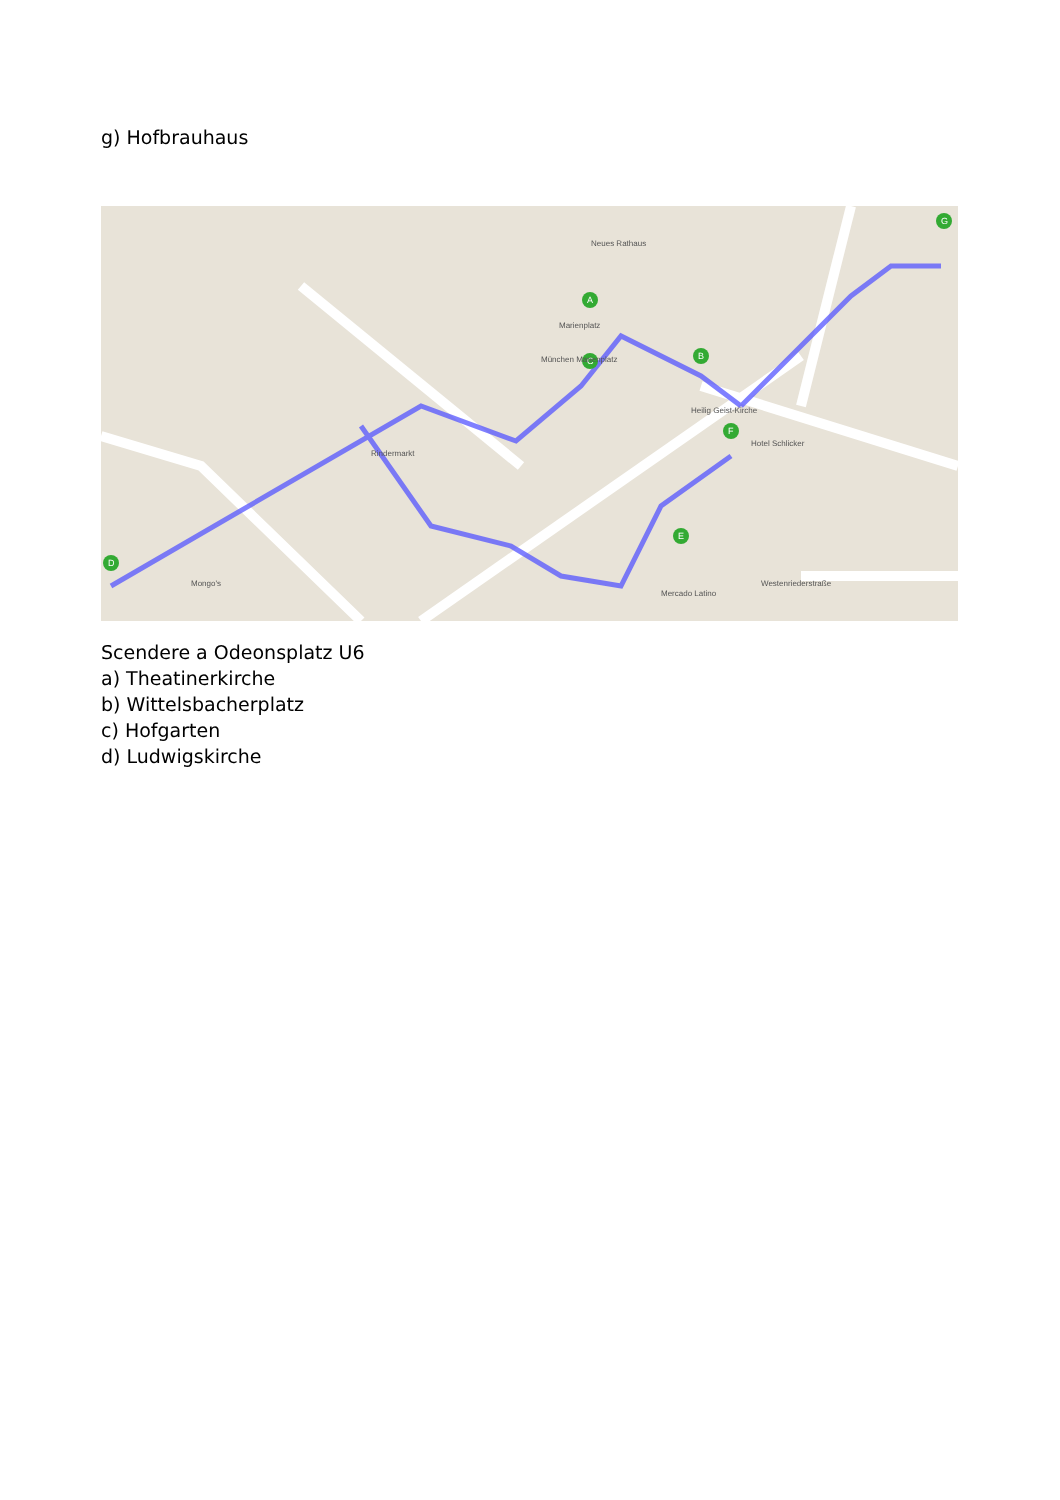g) Hofbrauhaus
A
B
C
D
E
F
G
Marienplatz
München Marienplatz
Neues Rathaus
Rindermarkt
Heilig Geist-Kirche
Hotel Schlicker
Westenriederstraße
Mongo's
Mercado Latino
Scendere a Odeonsplatz U6
a) Theatinerkirche
b) Wittelsbacherplatz
c) Hofgarten
d) Ludwigskirche